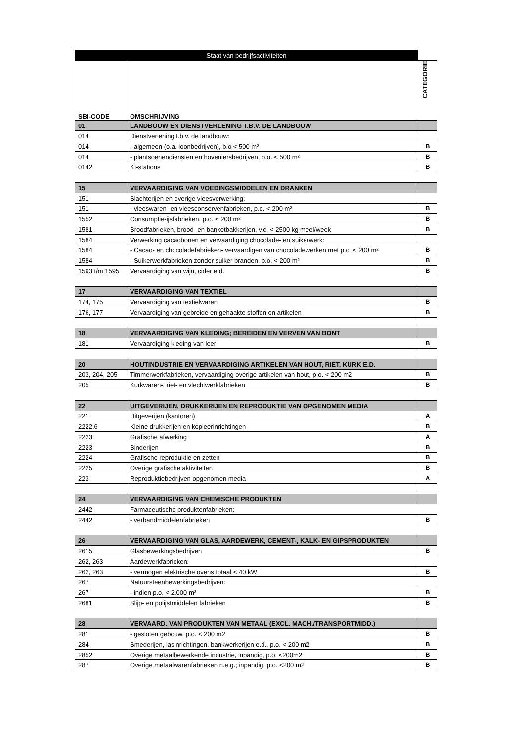| Staat van bedrijfsactiviteiten | | |
| --- | --- | --- |
| SBI-CODE | OMSCHRIJVING | CATEGORIE |
| 01 | LANDBOUW EN DIENSTVERLENING T.B.V. DE LANDBOUW | |
| 014 | Dienstverlening t.b.v. de landbouw: | |
| 014 | - algemeen (o.a. loonbedrijven), b.o < 500 m² | B |
| 014 | - plantsoenendiensten en hoveniersbedrijven, b.o. < 500 m² | B |
| 0142 | KI-stations | B |
| 15 | VERVAARDIGING VAN VOEDINGSMIDDELEN EN DRANKEN | |
| 151 | Slachterijen en overige vleesverwerking: | |
| 151 | - vleeswaren- en vleesconservenfabrieken, p.o. < 200 m² | B |
| 1552 | Consumptie-ijsfabrieken, p.o. < 200 m² | B |
| 1581 | Broodfabrieken, brood- en banketbakkerijen, v.c. < 2500 kg meel/week | B |
| 1584 | Verwerking cacaobonen en vervaardiging chocolade- en suikerwerk: | |
| 1584 | - Cacao- en chocoladefabrieken- vervaardigen van chocoladewerken met p.o. < 200 m² | B |
| 1584 | - Suikerwerkfabrieken zonder suiker branden, p.o. < 200 m² | B |
| 1593 t/m 1595 | Vervaardiging van wijn, cider e.d. | B |
| 17 | VERVAARDIGING VAN TEXTIEL | |
| 174, 175 | Vervaardiging van textielwaren | B |
| 176, 177 | Vervaardiging van gebreide en gehaakte stoffen en artikelen | B |
| 18 | VERVAARDIGING VAN KLEDING; BEREIDEN EN VERVEN VAN BONT | |
| 181 | Vervaardiging kleding van leer | B |
| 20 | HOUTINDUSTRIE EN VERVAARDIGING ARTIKELEN VAN HOUT, RIET, KURK E.D. | |
| 203, 204, 205 | Timmerwerkfabrieken, vervaardiging overige artikelen van hout, p.o. < 200 m2 | B |
| 205 | Kurkwaren-, riet- en vlechtwerkfabrieken | B |
| 22 | UITGEVERIJEN, DRUKKERIJEN EN REPRODUKTIE VAN OPGENOMEN MEDIA | |
| 221 | Uitgeverijen (kantoren) | A |
| 2222.6 | Kleine drukkerijen en kopieerinrichtingen | B |
| 2223 | Grafische afwerking | A |
| 2223 | Binderijen | B |
| 2224 | Grafische reproduktie en zetten | B |
| 2225 | Overige grafische aktiviteiten | B |
| 223 | Reproduktiebedrijven opgenomen media | A |
| 24 | VERVAARDIGING VAN CHEMISCHE PRODUKTEN | |
| 2442 | Farmaceutische produktenfabrieken: | |
| 2442 | - verbandmiddelenfabrieken | B |
| 26 | VERVAARDIGING VAN GLAS, AARDEWERK, CEMENT-, KALK- EN GIPSPRODUKTEN | |
| 2615 | Glasbewerkingsbedrijven | B |
| 262, 263 | Aardewerkfabrieken: | |
| 262, 263 | - vermogen elektrische ovens totaal < 40 kW | B |
| 267 | Natuursteenbewerkingsbedrijven: | |
| 267 | - indien p.o. < 2.000 m² | B |
| 2681 | Slijp- en polijstmiddelen fabrieken | B |
| 28 | VERVAARD. VAN PRODUKTEN VAN METAAL (EXCL. MACH./TRANSPORTMIDD.) | |
| 281 | - gesloten gebouw, p.o. < 200 m2 | B |
| 284 | Smederijen, lasinrichtingen, bankwerkerijen e.d., p.o. < 200 m2 | B |
| 2852 | Overige metaalbewerkende industrie, inpandig, p.o. <200m2 | B |
| 287 | Overige metaalwarenfabrieken n.e.g.; inpandig, p.o. <200 m2 | B |